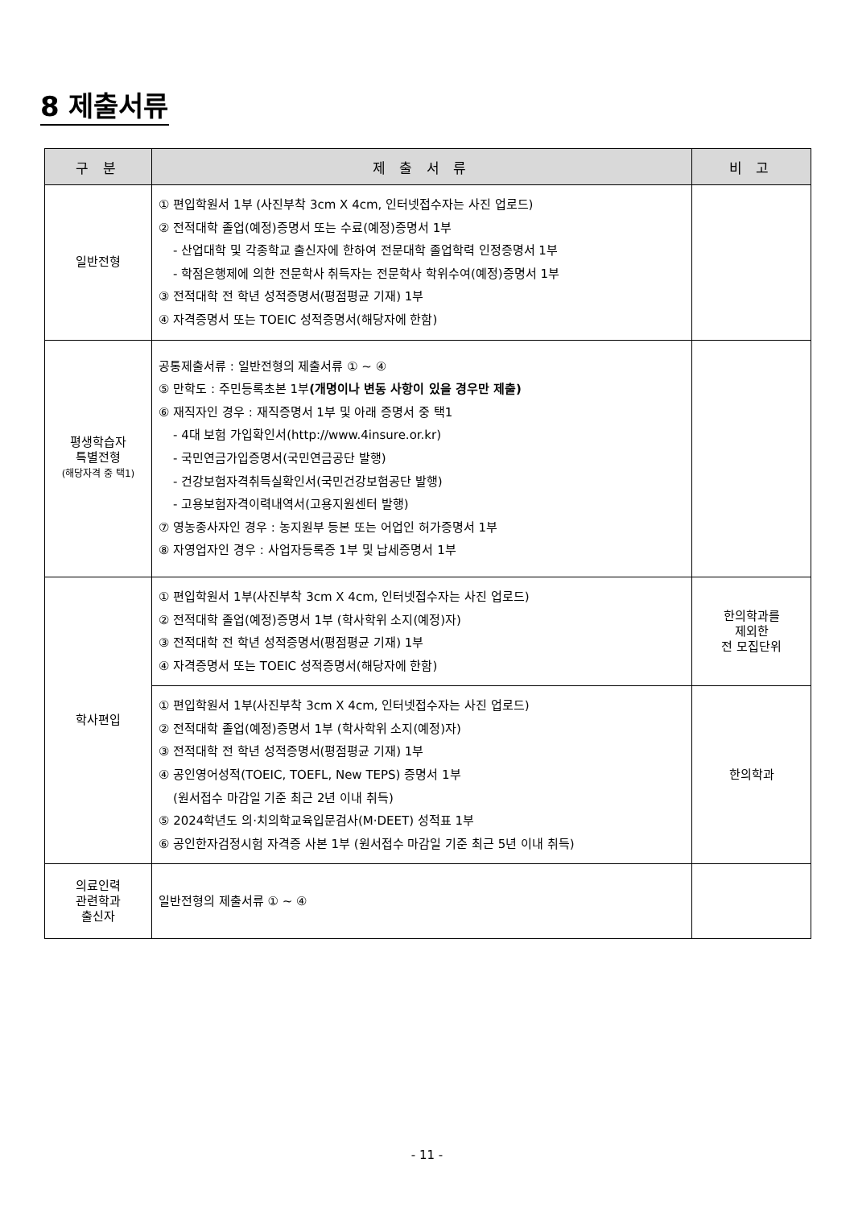8 제출서류
| 구 분 | 제 출 서 류 | 비 고 |
| --- | --- | --- |
| 일반전형 | ① 편입학원서 1부 (사진부착 3cm X 4cm, 인터넷접수자는 사진 업로드) ② 전적대학 졸업(예정)증명서 또는 수료(예정)증명서 1부 - 산업대학 및 각종학교 출신자에 한하여 전문대학 졸업학력 인정증명서 1부 - 학점은행제에 의한 전문학사 취득자는 전문학사 학위수여(예정)증명서 1부 ③ 전적대학 전 학년 성적증명서(평점평균 기재) 1부 ④ 자격증명서 또는 TOEIC 성적증명서(해당자에 한함) | |
| 평생학습자 특별전형 (해당자격 중 택1) | 공통제출서류 : 일반전형의 제출서류 ① ~ ④ ⑤ 만학도 : 주민등록초본 1부 (개명이나 변동 사항이 있을 경우만 제출) ⑥ 재직자인 경우 : 재직증명서 1부 및 아래 증명서 중 택1 - 4대 보험 가입확인서(http://www.4insure.or.kr) - 국민연금가입증명서(국민연금공단 발행) - 건강보험자격취득실확인서(국민건강보험공단 발행) - 고용보험자격이력내역서(고용지원센터 발행) ⑦ 영농종사자인 경우 : 농지원부 등본 또는 어업인 허가증명서 1부 ⑧ 자영업자인 경우 : 사업자등록증 1부 및 납세증명서 1부 | |
| 학사편입 | ① 편입학원서 1부(사진부착 3cm X 4cm, 인터넷접수자는 사진 업로드) ② 전적대학 졸업(예정)증명서 1부 (학사학위 소지(예정)자) ③ 전적대학 전 학년 성적증명서(평점평균 기재) 1부 ④ 자격증명서 또는 TOEIC 성적증명서(해당자에 한함) | 한의학과를 제외한 전 모집단위 |
| | ① 편입학원서 1부(사진부착 3cm X 4cm, 인터넷접수자는 사진 업로드) ② 전적대학 졸업(예정)증명서 1부 (학사학위 소지(예정)자) ③ 전적대학 전 학년 성적증명서(평점평균 기재) 1부 ④ 공인영어성적(TOEIC, TOEFL, New TEPS) 증명서 1부 (원서접수 마감일 기준 최근 2년 이내 취득) ⑤ 2024학년도 의·치의학교육입문검사(M·DEET) 성적표 1부 ⑥ 공인한자검정시험 자격증 사본 1부 (원서접수 마감일 기준 최근 5년 이내 취득) | 한의학과 |
| 의료인력 관련학과 출신자 | 일반전형의 제출서류 ① ~ ④ | |
- 11 -